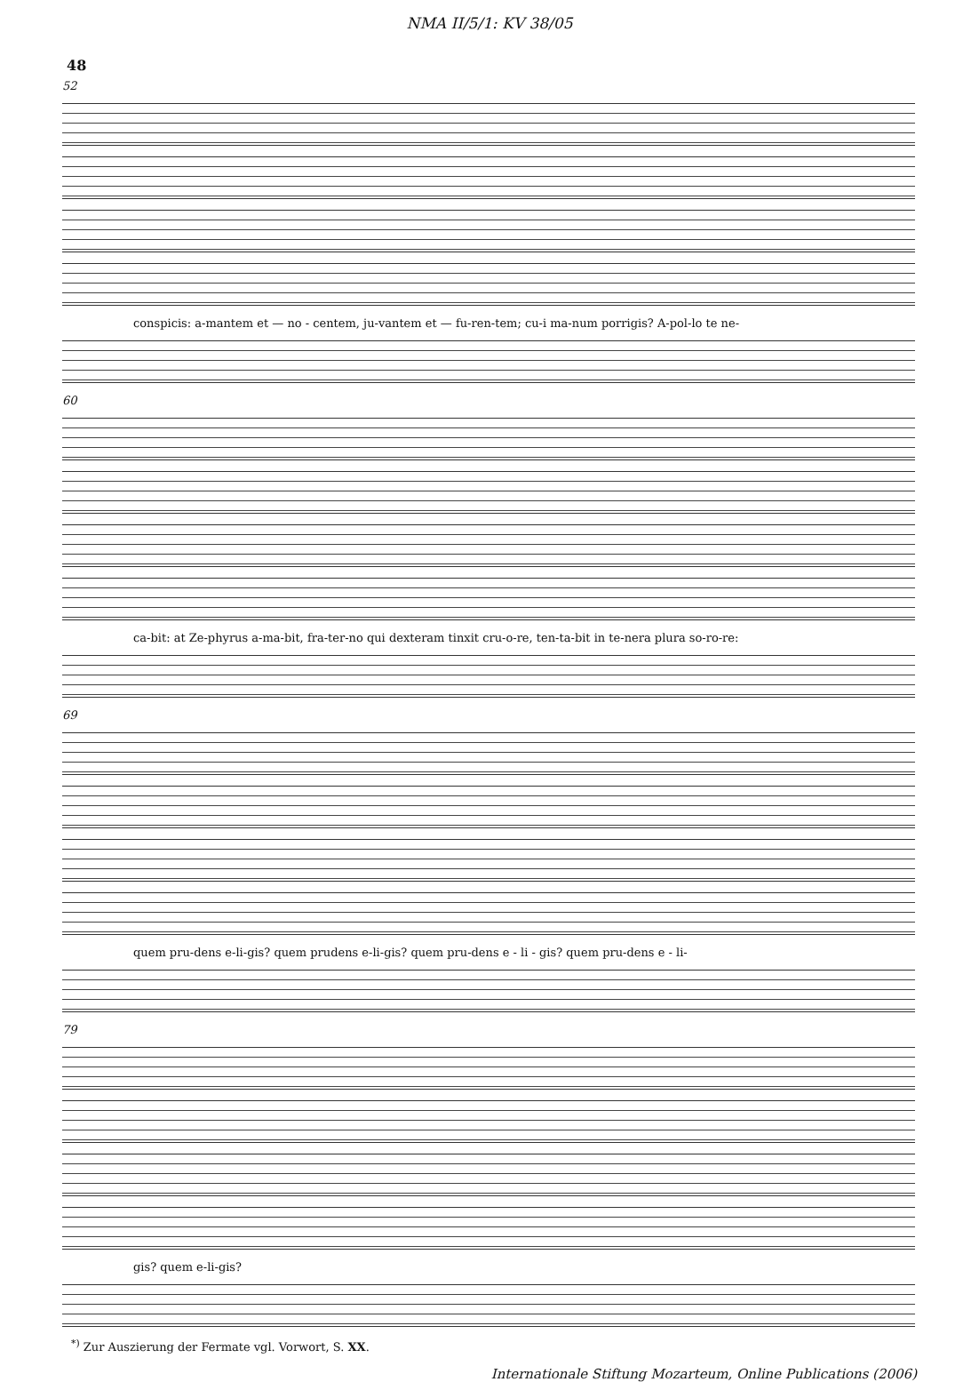NMA II/5/1: KV 38/05
48
52
conspicis: a-mantem et — no - centem, ju-vantem et — fu-ren-tem; cu-i ma-num porrigis? A-pol-lo te ne-
60
ca-bit: at Ze-phyrus a-ma-bit, fra-ter-no qui dexteram tinxit cru-o-re, ten-ta-bit in te-nera plura so-ro-re:
69
quem pru-dens e-li-gis? quem prudens e-li-gis? quem pru-dens e - li - gis? quem pru-dens e - li-
79
gis? quem e-li-gis?
<sup>*)</sup> Zur Auszierung der Fermate vgl. Vorwort, S. XX.
Internationale Stiftung Mozarteum, Online Publications (2006)